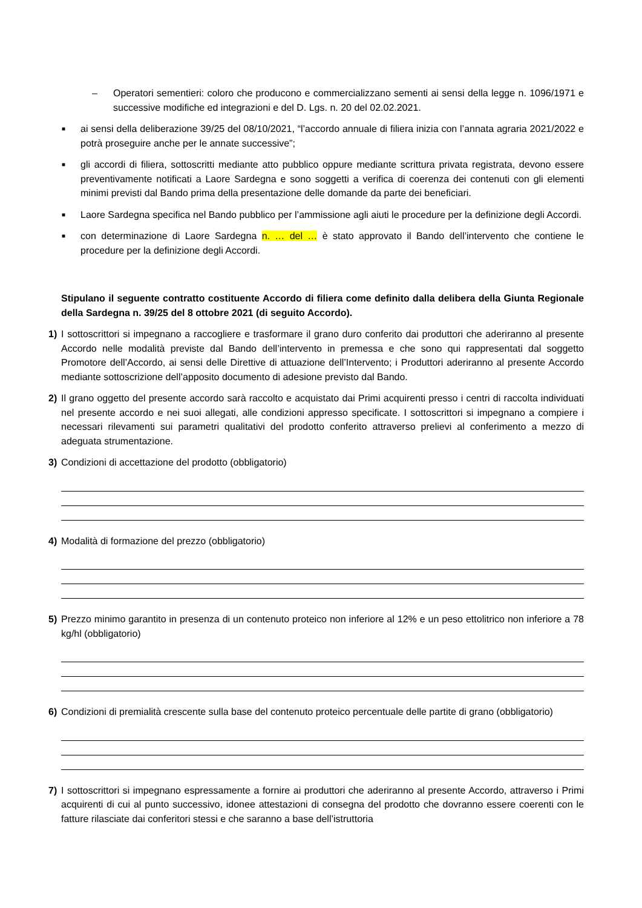– Operatori sementieri: coloro che producono e commercializzano sementi ai sensi della legge n. 1096/1971 e successive modifiche ed integrazioni e del D. Lgs. n. 20 del 02.02.2021.
■
ai sensi della deliberazione 39/25 del 08/10/2021, “l’accordo annuale di filiera inizia con l’annata agraria 2021/2022 e potrà proseguire anche per le annate successive”;
■
gli accordi di filiera, sottoscritti mediante atto pubblico oppure mediante scrittura privata registrata, devono essere preventivamente notificati a Laore Sardegna e sono soggetti a verifica di coerenza dei contenuti con gli elementi minimi previsti dal Bando prima della presentazione delle domande da parte dei beneficiari.
■
Laore Sardegna specifica nel Bando pubblico per l’ammissione agli aiuti le procedure per la definizione degli Accordi.
■
con determinazione di Laore Sardegna n. … del … è stato approvato il Bando dell’intervento che contiene le procedure per la definizione degli Accordi.
Stipulano il seguente contratto costituente Accordo di filiera come definito dalla delibera della Giunta Regionale della Sardegna n. 39/25 del 8 ottobre 2021 (di seguito Accordo).
1) I sottoscrittori si impegnano a raccogliere e trasformare il grano duro conferito dai produttori che aderiranno al presente Accordo nelle modalità previste dal Bando dell’intervento in premessa e che sono qui rappresentati dal soggetto Promotore dell’Accordo, ai sensi delle Direttive di attuazione dell’Intervento; i Produttori aderiranno al presente Accordo mediante sottoscrizione dell’apposito documento di adesione previsto dal Bando.
2) Il grano oggetto del presente accordo sarà raccolto e acquistato dai Primi acquirenti presso i centri di raccolta individuati nel presente accordo e nei suoi allegati, alle condizioni appresso specificate. I sottoscrittori si impegnano a compiere i necessari rilevamenti sui parametri qualitativi del prodotto conferito attraverso prelievi al conferimento a mezzo di adeguata strumentazione.
3) Condizioni di accettazione del prodotto (obbligatorio)
4) Modalità di formazione del prezzo (obbligatorio)
5) Prezzo minimo garantito in presenza di un contenuto proteico non inferiore al 12% e un peso ettolitrico non inferiore a 78 kg/hl (obbligatorio)
6) Condizioni di premialità crescente sulla base del contenuto proteico percentuale delle partite di grano (obbligatorio)
7) I sottoscrittori si impegnano espressamente a fornire ai produttori che aderiranno al presente Accordo, attraverso i Primi acquirenti di cui al punto successivo, idonee attestazioni di consegna del prodotto che dovranno essere coerenti con le fatture rilasciate dai conferitori stessi e che saranno a base dell’istruttoria